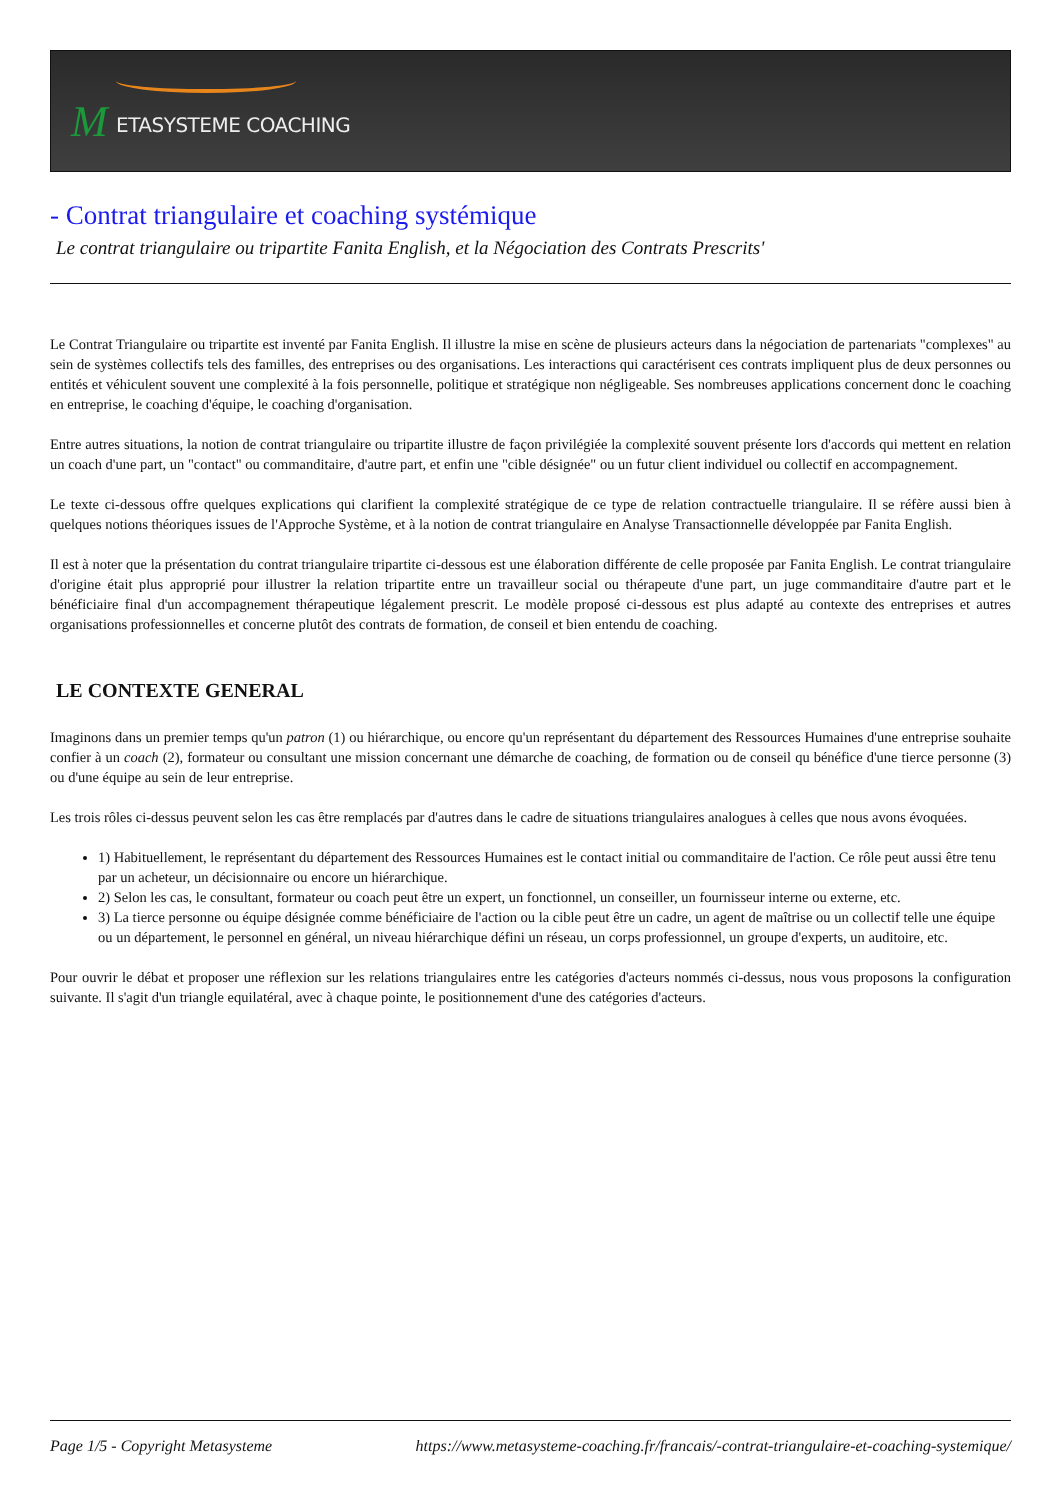M ETASYSTEME COACHING
- Contrat triangulaire et coaching systémique
Le contrat triangulaire ou tripartite Fanita English, et la Négociation des Contrats Prescrits'
Le Contrat Triangulaire ou tripartite est inventé par Fanita English. Il illustre la mise en scène de plusieurs acteurs dans la négociation de partenariats "complexes" au sein de systèmes collectifs tels des familles, des entreprises ou des organisations. Les interactions qui caractérisent ces contrats impliquent plus de deux personnes ou entités et véhiculent souvent une complexité à la fois personnelle, politique et stratégique non négligeable. Ses nombreuses applications concernent donc le coaching en entreprise, le coaching d'équipe, le coaching d'organisation.
Entre autres situations, la notion de contrat triangulaire ou tripartite illustre de façon privilégiée la complexité souvent présente lors d'accords qui mettent en relation un coach d'une part, un "contact" ou commanditaire, d'autre part, et enfin une "cible désignée" ou un futur client individuel ou collectif en accompagnement.
Le texte ci-dessous offre quelques explications qui clarifient la complexité stratégique de ce type de relation contractuelle triangulaire. Il se réfère aussi bien à quelques notions théoriques issues de l'Approche Système, et à la notion de contrat triangulaire en Analyse Transactionnelle développée par Fanita English.
Il est à noter que la présentation du contrat triangulaire tripartite ci-dessous est une élaboration différente de celle proposée par Fanita English. Le contrat triangulaire d'origine était plus approprié pour illustrer la relation tripartite entre un travailleur social ou thérapeute d'une part, un juge commanditaire d'autre part et le bénéficiaire final d'un accompagnement thérapeutique légalement prescrit. Le modèle proposé ci-dessous est plus adapté au contexte des entreprises et autres organisations professionnelles et concerne plutôt des contrats de formation, de conseil et bien entendu de coaching.
LE CONTEXTE GENERAL
Imaginons dans un premier temps qu'un patron (1) ou hiérarchique, ou encore qu'un représentant du département des Ressources Humaines d'une entreprise souhaite confier à un coach (2), formateur ou consultant une mission concernant une démarche de coaching, de formation ou de conseil qu bénéfice d'une tierce personne (3) ou d'une équipe au sein de leur entreprise.
Les trois rôles ci-dessus peuvent selon les cas être remplacés par d'autres dans le cadre de situations triangulaires analogues à celles que nous avons évoquées.
1) Habituellement, le représentant du département des Ressources Humaines est le contact initial ou commanditaire de l'action. Ce rôle peut aussi être tenu par un acheteur, un décisionnaire ou encore un hiérarchique.
2) Selon les cas, le consultant, formateur ou coach peut être un expert, un fonctionnel, un conseiller, un fournisseur interne ou externe, etc.
3) La tierce personne ou équipe désignée comme bénéficiaire de l'action ou la cible peut être un cadre, un agent de maîtrise ou un collectif telle une équipe ou un département, le personnel en général, un niveau hiérarchique défini un réseau, un corps professionnel, un groupe d'experts, un auditoire, etc.
Pour ouvrir le débat et proposer une réflexion sur les relations triangulaires entre les catégories d'acteurs nommés ci-dessus, nous vous proposons la configuration suivante. Il s'agit d'un triangle equilatéral, avec à chaque pointe, le positionnement d'une des catégories d'acteurs.
Page 1/5 - Copyright Metasysteme https://www.metasysteme-coaching.fr/francais/-contrat-triangulaire-et-coaching-systemique/